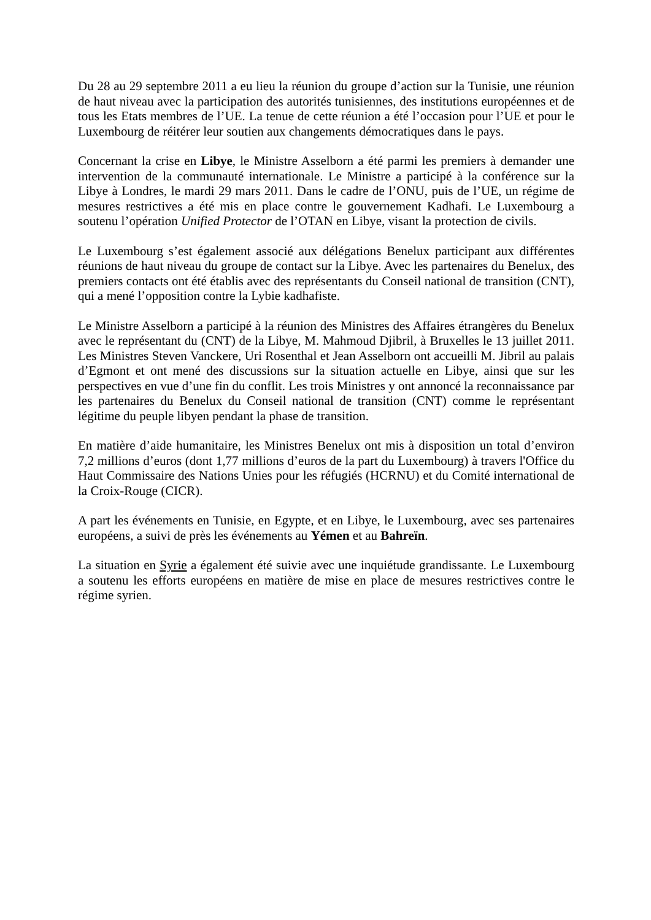Du 28 au 29 septembre 2011 a eu lieu la réunion du groupe d’action sur la Tunisie, une réunion de haut niveau avec la participation des autorités tunisiennes, des institutions européennes et de tous les Etats membres de l’UE. La tenue de cette réunion a été l’occasion pour l’UE et pour le Luxembourg de réitérer leur soutien aux changements démocratiques dans le pays.
Concernant la crise en Libye, le Ministre Asselborn a été parmi les premiers à demander une intervention de la communauté internationale. Le Ministre a participé à la conférence sur la Libye à Londres, le mardi 29 mars 2011. Dans le cadre de l’ONU, puis de l’UE, un régime de mesures restrictives a été mis en place contre le gouvernement Kadhafi. Le Luxembourg a soutenu l’opération Unified Protector de l’OTAN en Libye, visant la protection de civils.
Le Luxembourg s’est également associé aux délégations Benelux participant aux différentes réunions de haut niveau du groupe de contact sur la Libye. Avec les partenaires du Benelux, des premiers contacts ont été établis avec des représentants du Conseil national de transition (CNT), qui a mené l’opposition contre la Lybie kadhafiste.
Le Ministre Asselborn a participé à la réunion des Ministres des Affaires étrangères du Benelux avec le représentant du (CNT) de la Libye, M. Mahmoud Djibril, à Bruxelles le 13 juillet 2011. Les Ministres Steven Vanckere, Uri Rosenthal et Jean Asselborn ont accueilli M. Jibril au palais d’Egmont et ont mené des discussions sur la situation actuelle en Libye, ainsi que sur les perspectives en vue d’une fin du conflit. Les trois Ministres y ont annoncé la reconnaissance par les partenaires du Benelux du Conseil national de transition (CNT) comme le représentant légitime du peuple libyen pendant la phase de transition.
En matière d’aide humanitaire, les Ministres Benelux ont mis à disposition un total d’environ 7,2 millions d’euros (dont 1,77 millions d’euros de la part du Luxembourg) à travers l'Office du Haut Commissaire des Nations Unies pour les réfugiés (HCRNU) et du Comité international de la Croix-Rouge (CICR).
A part les événements en Tunisie, en Egypte, et en Libye, le Luxembourg, avec ses partenaires européens, a suivi de près les événements au Yémen et au Bahreïn.
La situation en Syrie a également été suivie avec une inquiétude grandissante. Le Luxembourg a soutenu les efforts européens en matière de mise en place de mesures restrictives contre le régime syrien.